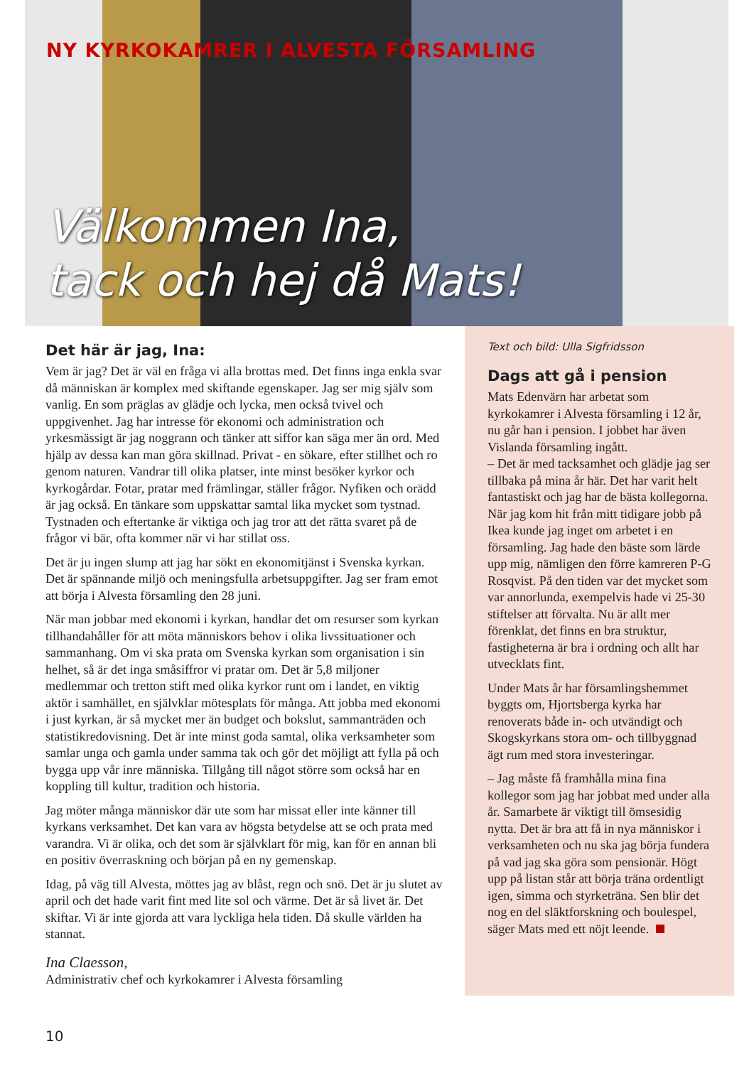NY KYRKOKAMRER I ALVESTA FÖRSAMLING
Välkommen Ina,
tack och hej då Mats!
Det här är jag, Ina:
Vem är jag? Det är väl en fråga vi alla brottas med. Det finns inga enkla svar då människan är komplex med skiftande egenskaper. Jag ser mig själv som vanlig. En som präglas av glädje och lycka, men också tvivel och uppgivenhet. Jag har intresse för ekonomi och administration och yrkesmässigt är jag noggrann och tänker att siffor kan säga mer än ord. Med hjälp av dessa kan man göra skillnad. Privat - en sökare, efter stillhet och ro genom naturen. Vandrar till olika platser, inte minst besöker kyrkor och kyrkogårdar. Fotar, pratar med främlingar, ställer frågor. Nyfiken och orädd är jag också. En tänkare som uppskattar samtal lika mycket som tystnad. Tystnaden och eftertanke är viktiga och jag tror att det rätta svaret på de frågor vi bär, ofta kommer när vi har stillat oss.
Det är ju ingen slump att jag har sökt en ekonomitjänst i Svenska kyrkan. Det är spännande miljö och meningsfulla arbetsuppgifter. Jag ser fram emot att börja i Alvesta församling den 28 juni.
När man jobbar med ekonomi i kyrkan, handlar det om resurser som kyrkan tillhandahåller för att möta människors behov i olika livssituationer och sammanhang. Om vi ska prata om Svenska kyrkan som organisation i sin helhet, så är det inga småsiffror vi pratar om. Det är 5,8 miljoner medlemmar och tretton stift med olika kyrkor runt om i landet, en viktig aktör i samhället, en självklar mötesplats för många. Att jobba med ekonomi i just kyrkan, är så mycket mer än budget och bokslut, sammanträden och statistikredovisning. Det är inte minst goda samtal, olika verksamheter som samlar unga och gamla under samma tak och gör det möjligt att fylla på och bygga upp vår inre människa. Tillgång till något större som också har en koppling till kultur, tradition och historia.
Jag möter många människor där ute som har missat eller inte känner till kyrkans verksamhet. Det kan vara av högsta betydelse att se och prata med varandra. Vi är olika, och det som är självklart för mig, kan för en annan bli en positiv överraskning och början på en ny gemenskap.
Idag, på väg till Alvesta, möttes jag av blåst, regn och snö. Det är ju slutet av april och det hade varit fint med lite sol och värme. Det är så livet är. Det skiftar. Vi är inte gjorda att vara lyckliga hela tiden. Då skulle världen ha stannat.
Ina Claesson,
Administrativ chef och kyrkokamrer i Alvesta församling
Text och bild: Ulla Sigfridsson
Dags att gå i pension
Mats Edenvärn har arbetat som kyrkokamrer i Alvesta församling i 12 år, nu går han i pension. I jobbet har även Vislanda församling ingått.
– Det är med tacksamhet och glädje jag ser tillbaka på mina år här. Det har varit helt fantastiskt och jag har de bästa kollegorna. När jag kom hit från mitt tidigare jobb på Ikea kunde jag inget om arbetet i en församling. Jag hade den bäste som lärde upp mig, nämligen den förre kamreren P-G Rosqvist. På den tiden var det mycket som var annorlunda, exempelvis hade vi 25-30 stiftelser att förvalta. Nu är allt mer förenklat, det finns en bra struktur, fastigheterna är bra i ordning och allt har utvecklats fint.
Under Mats år har församlingshemmet byggts om, Hjortsberga kyrka har renoverats både in- och utvändigt och Skogskyrkans stora om- och tillbyggnad ägt rum med stora investeringar.
– Jag måste få framhålla mina fina kollegor som jag har jobbat med under alla år. Samarbete är viktigt till ömsesidig nytta. Det är bra att få in nya människor i verksamheten och nu ska jag börja fundera på vad jag ska göra som pensionär. Högt upp på listan står att börja träna ordentligt igen, simma och styrketräna. Sen blir det nog en del släktforskning och boulespel, säger Mats med ett nöjt leende.
10